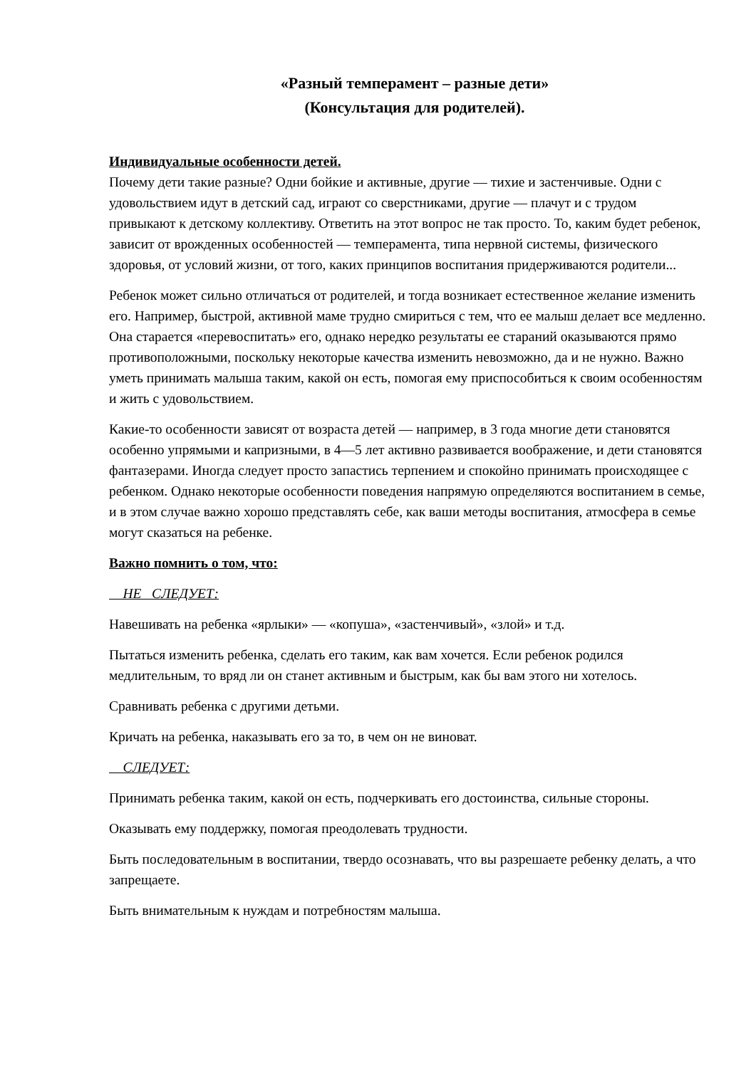«Разный темперамент – разные дети»
(Консультация для родителей).
Индивидуальные особенности детей.
Почему дети такие разные? Одни бойкие и активные, другие — тихие и застенчивые. Одни с удовольствием идут в детский сад, играют со сверстниками, другие — плачут и с трудом привыкают к детскому коллективу. Ответить на этот вопрос не так просто. То, каким будет ребенок, зависит от врожденных особенностей — темперамента, типа нервной системы, физического здоровья, от условий жизни, от того, каких принципов воспитания придерживаются родители...
Ребенок может сильно отличаться от родителей, и тогда возникает естественное желание изменить его. Например, быстрой, активной маме трудно смириться с тем, что ее малыш делает все медленно. Она старается «перевоспитать» его, однако нередко результаты ее стараний оказываются прямо противоположными, поскольку некоторые качества изменить невозможно, да и не нужно. Важно уметь принимать малыша таким, какой он есть, помогая ему приспособиться к своим особенностям и жить с удовольствием.
Какие-то особенности зависят от возраста детей — например, в 3 года многие дети становятся особенно упрямыми и капризными, в 4—5 лет активно развивается воображение, и дети становятся фантазерами. Иногда следует просто запастись терпением и спокойно принимать происходящее с ребенком. Однако некоторые особенности поведения напрямую определяются воспитанием в семье, и в этом случае важно хорошо представлять себе, как ваши методы воспитания, атмосфера в семье могут сказаться на ребенке.
Важно помнить о том, что:
НЕ СЛЕДУЕТ:
Навешивать на ребенка «ярлыки» — «копуша», «застенчивый», «злой» и т.д.
Пытаться изменить ребенка, сделать его таким, как вам хочется. Если ребенок родился медлительным, то вряд ли он станет активным и быстрым, как бы вам этого ни хотелось.
Сравнивать ребенка с другими детьми.
Кричать на ребенка, наказывать его за то, в чем он не виноват.
СЛЕДУЕТ:
Принимать ребенка таким, какой он есть, подчеркивать его достоинства, сильные стороны.
Оказывать ему поддержку, помогая преодолевать трудности.
Быть последовательным в воспитании, твердо осознавать, что вы разрешаете ребенку делать, а что запрещаете.
Быть внимательным к нуждам и потребностям малыша.